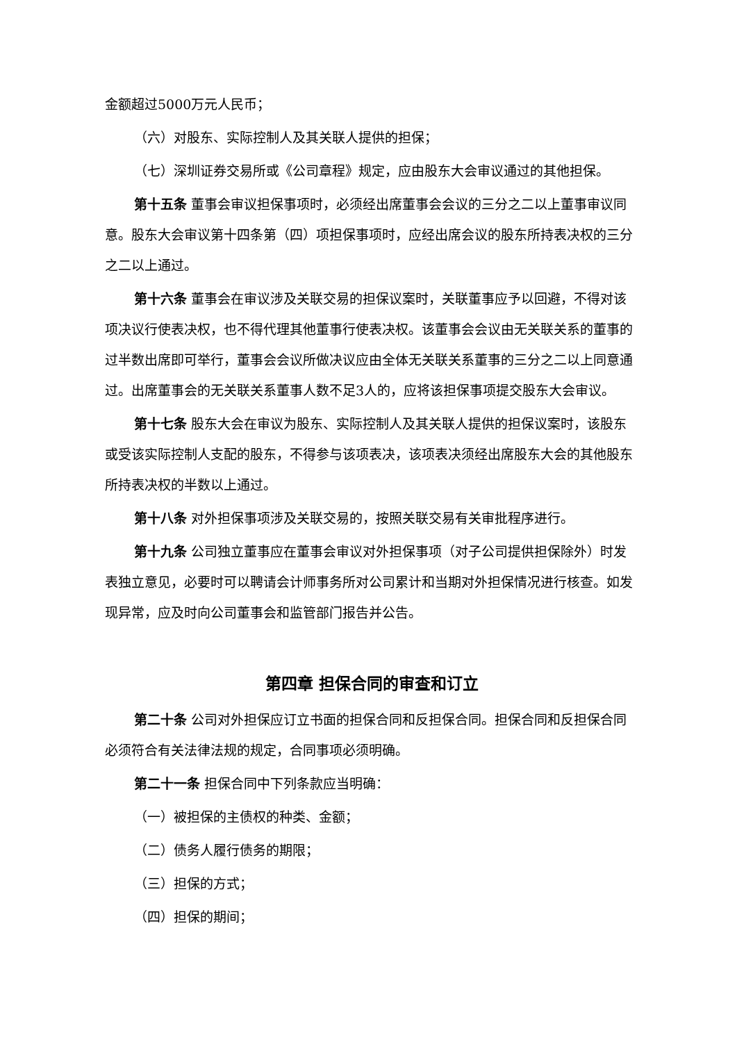金额超过5000万元人民币；
（六）对股东、实际控制人及其关联人提供的担保；
（七）深圳证券交易所或《公司章程》规定，应由股东大会审议通过的其他担保。
第十五条 董事会审议担保事项时，必须经出席董事会会议的三分之二以上董事审议同意。股东大会审议第十四条第（四）项担保事项时，应经出席会议的股东所持表决权的三分之二以上通过。
第十六条 董事会在审议涉及关联交易的担保议案时，关联董事应予以回避，不得对该项决议行使表决权，也不得代理其他董事行使表决权。该董事会会议由无关联关系的董事的过半数出席即可举行，董事会会议所做决议应由全体无关联关系董事的三分之二以上同意通过。出席董事会的无关联关系董事人数不足3人的，应将该担保事项提交股东大会审议。
第十七条 股东大会在审议为股东、实际控制人及其关联人提供的担保议案时，该股东或受该实际控制人支配的股东，不得参与该项表决，该项表决须经出席股东大会的其他股东所持表决权的半数以上通过。
第十八条 对外担保事项涉及关联交易的，按照关联交易有关审批程序进行。
第十九条 公司独立董事应在董事会审议对外担保事项（对子公司提供担保除外）时发表独立意见，必要时可以聘请会计师事务所对公司累计和当期对外担保情况进行核查。如发现异常，应及时向公司董事会和监管部门报告并公告。
第四章 担保合同的审查和订立
第二十条 公司对外担保应订立书面的担保合同和反担保合同。担保合同和反担保合同必须符合有关法律法规的规定，合同事项必须明确。
第二十一条 担保合同中下列条款应当明确：
（一）被担保的主债权的种类、金额；
（二）债务人履行债务的期限；
（三）担保的方式；
（四）担保的期间；